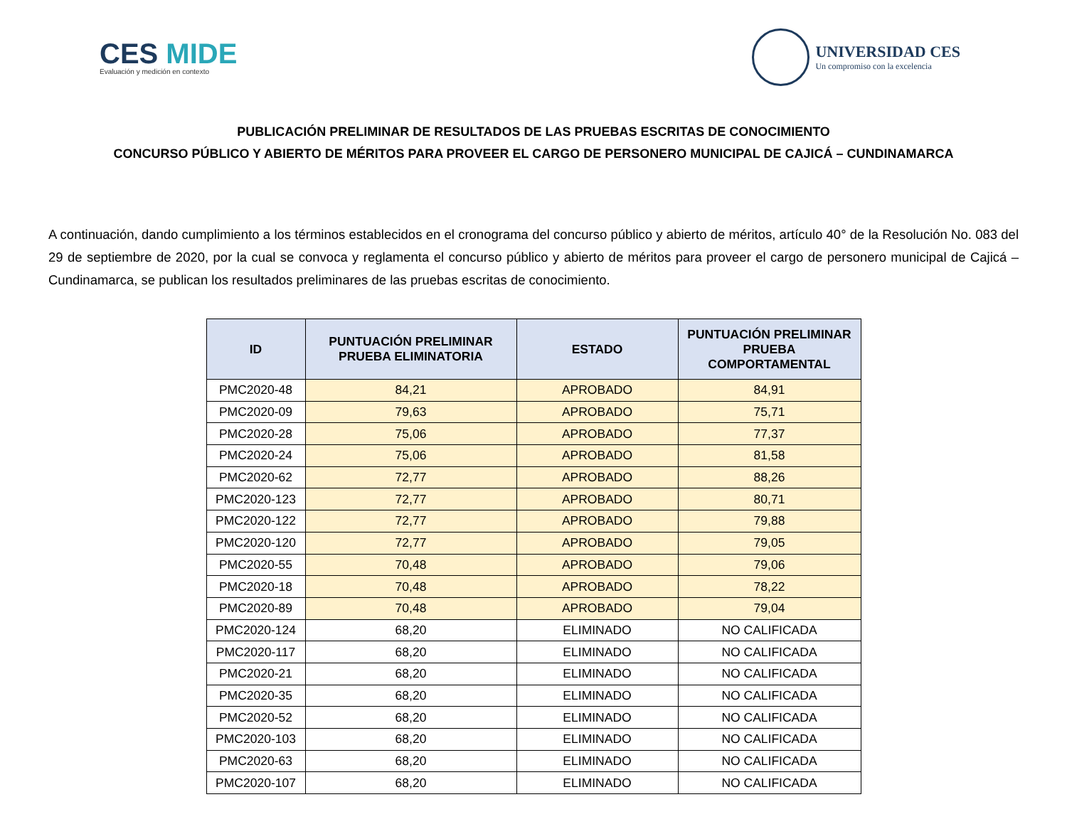CES MIDE
Evaluación y medición en contexto
UNIVERSIDAD CES
Un compromiso con la excelencia
PUBLICACIÓN PRELIMINAR DE RESULTADOS DE LAS PRUEBAS ESCRITAS DE CONOCIMIENTO
CONCURSO PÚBLICO Y ABIERTO DE MÉRITOS PARA PROVEER EL CARGO DE PERSONERO MUNICIPAL DE CAJICÁ – CUNDINAMARCA
A continuación, dando cumplimiento a los términos establecidos en el cronograma del concurso público y abierto de méritos, artículo 40° de la Resolución No. 083 del 29 de septiembre de 2020, por la cual se convoca y reglamenta el concurso público y abierto de méritos para proveer el cargo de personero municipal de Cajicá – Cundinamarca, se publican los resultados preliminares de las pruebas escritas de conocimiento.
| ID | PUNTUACIÓN PRELIMINAR PRUEBA ELIMINATORIA | ESTADO | PUNTUACIÓN PRELIMINAR PRUEBA COMPORTAMENTAL |
| --- | --- | --- | --- |
| PMC2020-48 | 84,21 | APROBADO | 84,91 |
| PMC2020-09 | 79,63 | APROBADO | 75,71 |
| PMC2020-28 | 75,06 | APROBADO | 77,37 |
| PMC2020-24 | 75,06 | APROBADO | 81,58 |
| PMC2020-62 | 72,77 | APROBADO | 88,26 |
| PMC2020-123 | 72,77 | APROBADO | 80,71 |
| PMC2020-122 | 72,77 | APROBADO | 79,88 |
| PMC2020-120 | 72,77 | APROBADO | 79,05 |
| PMC2020-55 | 70,48 | APROBADO | 79,06 |
| PMC2020-18 | 70,48 | APROBADO | 78,22 |
| PMC2020-89 | 70,48 | APROBADO | 79,04 |
| PMC2020-124 | 68,20 | ELIMINADO | NO CALIFICADA |
| PMC2020-117 | 68,20 | ELIMINADO | NO CALIFICADA |
| PMC2020-21 | 68,20 | ELIMINADO | NO CALIFICADA |
| PMC2020-35 | 68,20 | ELIMINADO | NO CALIFICADA |
| PMC2020-52 | 68,20 | ELIMINADO | NO CALIFICADA |
| PMC2020-103 | 68,20 | ELIMINADO | NO CALIFICADA |
| PMC2020-63 | 68,20 | ELIMINADO | NO CALIFICADA |
| PMC2020-107 | 68,20 | ELIMINADO | NO CALIFICADA |